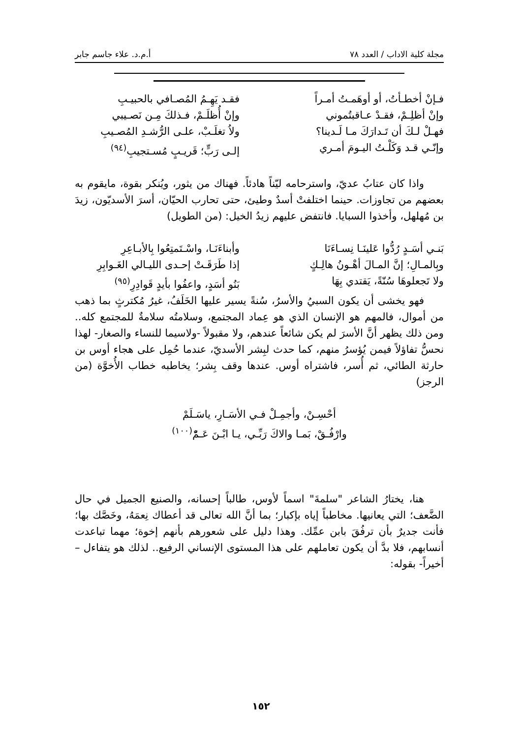مجلة كلية الاداب / العدد ٧٨ أ.م.د. علاء جاسم جابر
فـإنْ أخطـأتُ، أو أوهَمـتُ أمـراً
فقـد يَهِـمُ المُصـافي بالحبيـبِ
وإنْ أظلِـمْ، فقـدْ عـاقبتُموني
وإنْ أُظلَـمْ، فـذلكَ مِـن نَصـيبي
فهـلْ لـكَ أن تَـدارَكَ مـا لَـدينا؟
ولاُ تغلَـبْ، علـى الرُّشـدِ المُصـيبِ
وإنّـي قـد وَكَلْـتُ اليـومَ أمـري
إلـى رَبٍّ؛ قَريـبٍ مُسـتجيبِ<sup>(٩٤)</sup>
واذا كان عتابُ عديّ، واسترحامه ليّناً هادئاً. فهناك من يثور، ويُنكر بقوة، مايقوم به بعضهم من تجاوزات. حينما اختلفتْ أسدٌ وطيئ، حتى تحارب الحيّان، أسرَ الأسديّون، زيدَ بن مُهلهل، وأخذوا السبايا. فانتفض عليهم زيدُ الخيل: (من الطويل)
بَنـي أسَـدٍ رُدُّوا عَلينَـا نِسـاءَنَا
وأبناءَنَـا، واسْـتَمتِعُوا بِالأبـاعِرِ
وبِالمـالِ؛ إنَّ المـالَ أهْـونُ هالِـكٍ
إذا طَرَقَـتْ إحـدى الليـالي الغَـوابِرِ
ولا تَجعلوهَا سُنّةً، يَقتدي بِهَا
بَنُو أسَدٍ، واعفُوا بأيدٍ قَوادِرِ<sup>(٩٥)</sup>
فهو يخشى أن يكون السبيُ والأسرُ، سُنةً يسير عليها الخَلَفُ، غيرُ مُكترثٍ بما ذهب من أموال، فالمهم هو الإنسان الذي هو عِماد المجتمع، وسلامتُه سلامةٌ للمجتمع كله.. ومن ذلك يظهر أنَّ الأسرَ لم يكن شائعاً عندهم، ولا مقبولاً -ولاسيما للنساء والصغار- لهذا نحسُّ تفاؤلاً فيمن يُؤسرُ منهم، كما حدث لبِشر الأسديّ، عندما حُمِل على هجاء أوس بن حارثة الطائي، ثم أُسر، فاشتراه أوس. عندها وقف بِشر؛ يخاطبه خطاب الأُخوَّة (من الرجز)
أحْسِـنْ، وأجمِـلْ فـي الأسَـارِ، ياسَـلَمْ
وارْفُـقْ، بَمـا والاكَ رَبِّـي، يـا ابْـنَ عَـمّْ<sup>(١٠٠)</sup>
هنا، يختارُ الشاعر "سلمةَ" اسماً لأوس، طالباً إحسانه، والصنيع الجميل في حال الضَّعف؛ التي يعانيها. مخاطباً إياه بإكبار؛ بما أنَّ الله تعالى قد أعطاك نِعمَهُ، وخَصَّك بها؛ فأنت جديرٌ بأن ترفُقَ بابن عمِّك. وهذا دليل على شعورهم بأنهم إخوة؛ مهما تباعدت أنسابهم، فلا بدَّ أن يكون تعاملهم على هذا المستوى الإنساني الرفيع.. لذلك هو يتفاءل –أخيراً- بقوله:
١٥٢